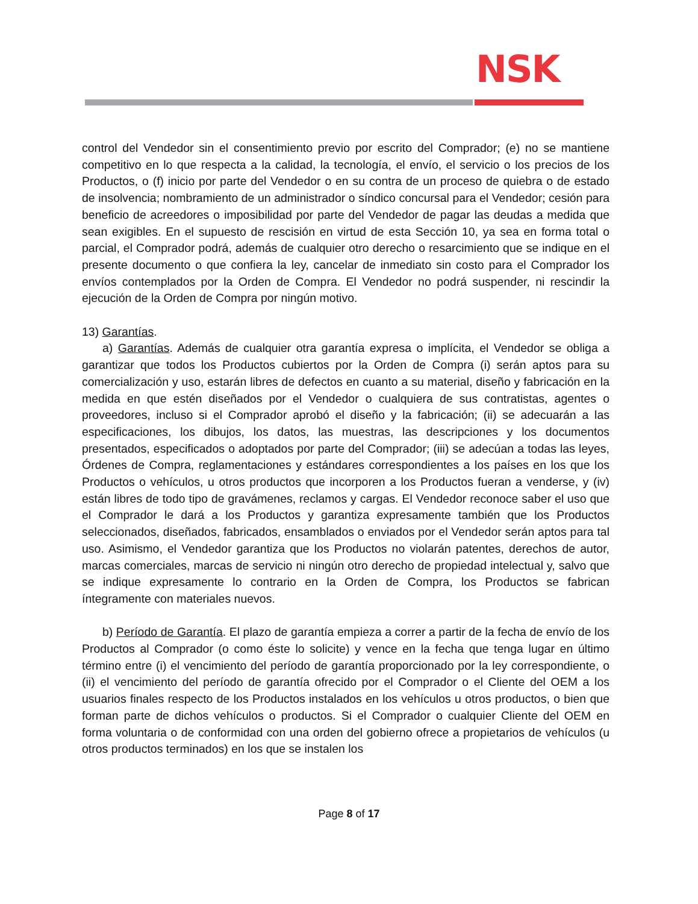NSK
control del Vendedor sin el consentimiento previo por escrito del Comprador; (e) no se mantiene competitivo en lo que respecta a la calidad, la tecnología, el envío, el servicio o los precios de los Productos, o (f) inicio por parte del Vendedor o en su contra de un proceso de quiebra o de estado de insolvencia; nombramiento de un administrador o síndico concursal para el Vendedor; cesión para beneficio de acreedores o imposibilidad por parte del Vendedor de pagar las deudas a medida que sean exigibles. En el supuesto de rescisión en virtud de esta Sección 10, ya sea en forma total o parcial, el Comprador podrá, además de cualquier otro derecho o resarcimiento que se indique en el presente documento o que confiera la ley, cancelar de inmediato sin costo para el Comprador los envíos contemplados por la Orden de Compra. El Vendedor no podrá suspender, ni rescindir la ejecución de la Orden de Compra por ningún motivo.
13) Garantías.
a) Garantías. Además de cualquier otra garantía expresa o implícita, el Vendedor se obliga a garantizar que todos los Productos cubiertos por la Orden de Compra (i) serán aptos para su comercialización y uso, estarán libres de defectos en cuanto a su material, diseño y fabricación en la medida en que estén diseñados por el Vendedor o cualquiera de sus contratistas, agentes o proveedores, incluso si el Comprador aprobó el diseño y la fabricación; (ii) se adecuarán a las especificaciones, los dibujos, los datos, las muestras, las descripciones y los documentos presentados, especificados o adoptados por parte del Comprador; (iii) se adecúan a todas las leyes, Órdenes de Compra, reglamentaciones y estándares correspondientes a los países en los que los Productos o vehículos, u otros productos que incorporen a los Productos fueran a venderse, y (iv) están libres de todo tipo de gravámenes, reclamos y cargas. El Vendedor reconoce saber el uso que el Comprador le dará a los Productos y garantiza expresamente también que los Productos seleccionados, diseñados, fabricados, ensamblados o enviados por el Vendedor serán aptos para tal uso. Asimismo, el Vendedor garantiza que los Productos no violarán patentes, derechos de autor, marcas comerciales, marcas de servicio ni ningún otro derecho de propiedad intelectual y, salvo que se indique expresamente lo contrario en la Orden de Compra, los Productos se fabrican íntegramente con materiales nuevos.
b) Período de Garantía. El plazo de garantía empieza a correr a partir de la fecha de envío de los Productos al Comprador (o como éste lo solicite) y vence en la fecha que tenga lugar en último término entre (i) el vencimiento del período de garantía proporcionado por la ley correspondiente, o (ii) el vencimiento del período de garantía ofrecido por el Comprador o el Cliente del OEM a los usuarios finales respecto de los Productos instalados en los vehículos u otros productos, o bien que forman parte de dichos vehículos o productos. Si el Comprador o cualquier Cliente del OEM en forma voluntaria o de conformidad con una orden del gobierno ofrece a propietarios de vehículos (u otros productos terminados) en los que se instalen los
Page 8 of 17